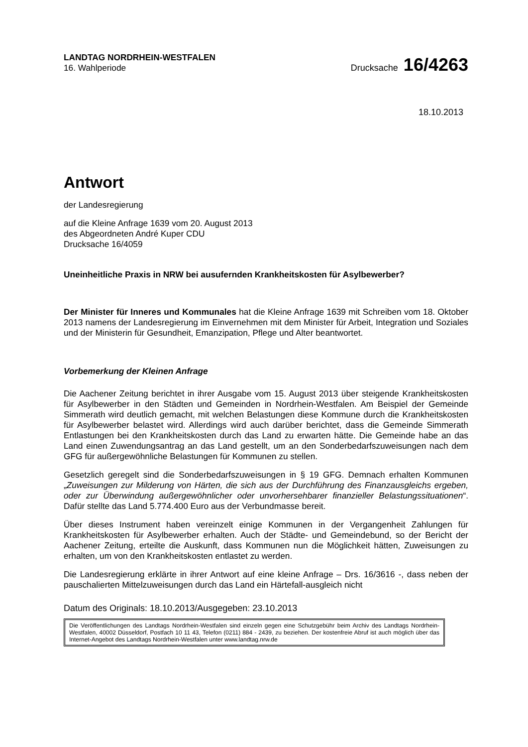LANDTAG NORDRHEIN-WESTFALEN
16. Wahlperiode
Drucksache 16/4263
18.10.2013
Antwort
der Landesregierung
auf die Kleine Anfrage 1639 vom 20. August 2013
des Abgeordneten André Kuper CDU
Drucksache 16/4059
Uneinheitliche Praxis in NRW bei ausufernden Krankheitskosten für Asylbewerber?
Der Minister für Inneres und Kommunales hat die Kleine Anfrage 1639 mit Schreiben vom 18. Oktober 2013 namens der Landesregierung im Einvernehmen mit dem Minister für Arbeit, Integration und Soziales und der Ministerin für Gesundheit, Emanzipation, Pflege und Alter beantwortet.
Vorbemerkung der Kleinen Anfrage
Die Aachener Zeitung berichtet in ihrer Ausgabe vom 15. August 2013 über steigende Krankheitskosten für Asylbewerber in den Städten und Gemeinden in Nordrhein-Westfalen. Am Beispiel der Gemeinde Simmerath wird deutlich gemacht, mit welchen Belastungen diese Kommune durch die Krankheitskosten für Asylbewerber belastet wird. Allerdings wird auch darüber berichtet, dass die Gemeinde Simmerath Entlastungen bei den Krankheitskosten durch das Land zu erwarten hätte. Die Gemeinde habe an das Land einen Zuwendungsantrag an das Land gestellt, um an den Sonderbedarfszuweisungen nach dem GFG für außergewöhnliche Belastungen für Kommunen zu stellen.
Gesetzlich geregelt sind die Sonderbedarfszuweisungen in § 19 GFG. Demnach erhalten Kommunen „Zuweisungen zur Milderung von Härten, die sich aus der Durchführung des Finanzausgleichs ergeben, oder zur Überwindung außergewöhnlicher oder unvorhersehbarer finanzieller Belastungssituationen“. Dafür stellte das Land 5.774.400 Euro aus der Verbundmasse bereit.
Über dieses Instrument haben vereinzelt einige Kommunen in der Vergangenheit Zahlungen für Krankheitskosten für Asylbewerber erhalten. Auch der Städte- und Gemeindebund, so der Bericht der Aachener Zeitung, erteilte die Auskunft, dass Kommunen nun die Möglichkeit hätten, Zuweisungen zu erhalten, um von den Krankheitskosten entlastet zu werden.
Die Landesregierung erklärte in ihrer Antwort auf eine kleine Anfrage – Drs. 16/3616 -, dass neben der pauschalierten Mittelzuweisungen durch das Land ein Härtefall-ausgleich nicht
Datum des Originals: 18.10.2013/Ausgegeben: 23.10.2013
Die Veröffentlichungen des Landtags Nordrhein-Westfalen sind einzeln gegen eine Schutzgebühr beim Archiv des Landtags Nordrhein-Westfalen, 40002 Düsseldorf, Postfach 10 11 43, Telefon (0211) 884 - 2439, zu beziehen. Der kostenfreie Abruf ist auch möglich über das Internet-Angebot des Landtags Nordrhein-Westfalen unter www.landtag.nrw.de